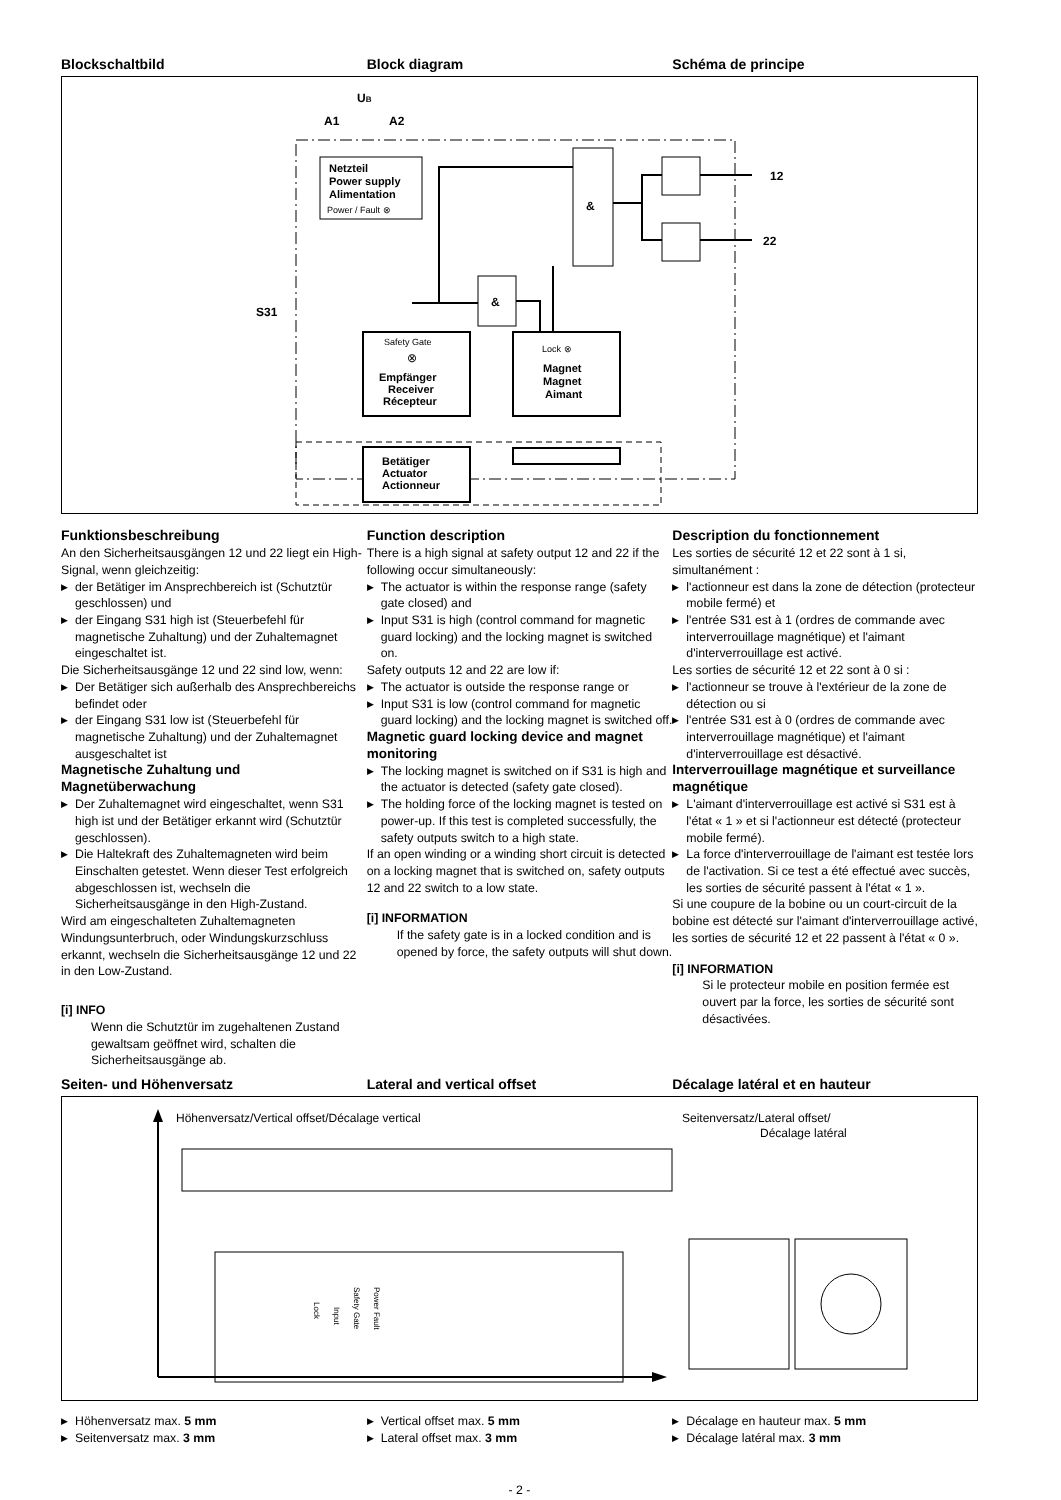Blockschaltbild Block diagram Schéma de principe
UB
A1
A2
Netzteil
Power supply
Alimentation
Power / Fault ⊗
&
&
Safety Gate
⊗
Empfänger
Receiver
Récepteur
Lock ⊗
Magnet
Magnet
Aimant
Betätiger
Actuator
Actionneur
12
22
S31
Funktionsbeschreibung
An den Sicherheitsausgängen 12 und 22 liegt ein High-Signal, wenn gleichzeitig:
▶ der Betätiger im Ansprechbereich ist (Schutztür geschlossen) und
▶ der Eingang S31 high ist (Steuerbefehl für magnetische Zuhaltung) und der Zuhaltemagnet eingeschaltet ist.
Die Sicherheitsausgänge 12 und 22 sind low, wenn:
▶ Der Betätiger sich außerhalb des Ansprechbereichs befindet oder
▶ der Eingang S31 low ist (Steuerbefehl für magnetische Zuhaltung) und der Zuhaltemagnet ausgeschaltet ist
Magnetische Zuhaltung und Magnetüberwachung
▶ Der Zuhaltemagnet wird eingeschaltet, wenn S31 high ist und der Betätiger erkannt wird (Schutztür geschlossen).
▶ Die Haltekraft des Zuhaltemagneten wird beim Einschalten getestet. Wenn dieser Test erfolgreich abgeschlossen ist, wechseln die Sicherheitsausgänge in den High-Zustand.
Wird am eingeschalteten Zuhaltemagneten Windungsunterbruch, oder Windungskurzschluss erkannt, wechseln die Sicherheitsausgänge 12 und 22 in den Low-Zustand.
[i] INFO
Wenn die Schutztür im zugehaltenen Zustand gewaltsam geöffnet wird, schalten die Sicherheitsausgänge ab.
Function description
There is a high signal at safety output 12 and 22 if the following occur simultaneously:
▶ The actuator is within the response range (safety gate closed) and
▶ Input S31 is high (control command for magnetic guard locking) and the locking magnet is switched on.
Safety outputs 12 and 22 are low if:
▶ The actuator is outside the response range or
▶ Input S31 is low (control command for magnetic guard locking) and the locking magnet is switched off.
Magnetic guard locking device and magnet monitoring
▶ The locking magnet is switched on if S31 is high and the actuator is detected (safety gate closed).
▶ The holding force of the locking magnet is tested on power-up. If this test is completed successfully, the safety outputs switch to a high state.
If an open winding or a winding short circuit is detected on a locking magnet that is switched on, safety outputs 12 and 22 switch to a low state.
[i] INFORMATION
If the safety gate is in a locked condition and is opened by force, the safety outputs will shut down.
Description du fonctionnement
Les sorties de sécurité 12 et 22 sont à 1 si, simultanément :
▶ l'actionneur est dans la zone de détection (protecteur mobile fermé) et
▶ l'entrée S31 est à 1 (ordres de commande avec interverrouillage magnétique) et l'aimant d'interverrouillage est activé.
Les sorties de sécurité 12 et 22 sont à 0 si :
▶ l'actionneur se trouve à l'extérieur de la zone de détection ou si
▶ l'entrée S31 est à 0 (ordres de commande avec interverrouillage magnétique) et l'aimant d'interverrouillage est désactivé.
Interverrouillage magnétique et surveillance magnétique
▶ L'aimant d'interverrouillage est activé si S31 est à l'état « 1 » et si l'actionneur est détecté (protecteur mobile fermé).
▶ La force d'interverrouillage de l'aimant est testée lors de l'activation. Si ce test a été effectué avec succès, les sorties de sécurité passent à l'état « 1 ».
Si une coupure de la bobine ou un court-circuit de la bobine est détecté sur l'aimant d'interverrouillage activé, les sorties de sécurité 12 et 22 passent à l'état « 0 ».
[i] INFORMATION
Si le protecteur mobile en position fermée est ouvert par la force, les sorties de sécurité sont désactivées.
Seiten- und Höhenversatz Lateral and vertical offset Décalage latéral et en hauteur
Höhenversatz/Vertical offset/Décalage vertical
Seitenversatz/Lateral offset/
Décalage latéral
Power Fault
Safety Gate
Input
Lock
▶ Höhenversatz max. 5 mm
▶ Seitenversatz max. 3 mm
▶ Vertical offset max. 5 mm
▶ Lateral offset max. 3 mm
▶ Décalage en hauteur max. 5 mm
▶ Décalage latéral max. 3 mm
- 2 -